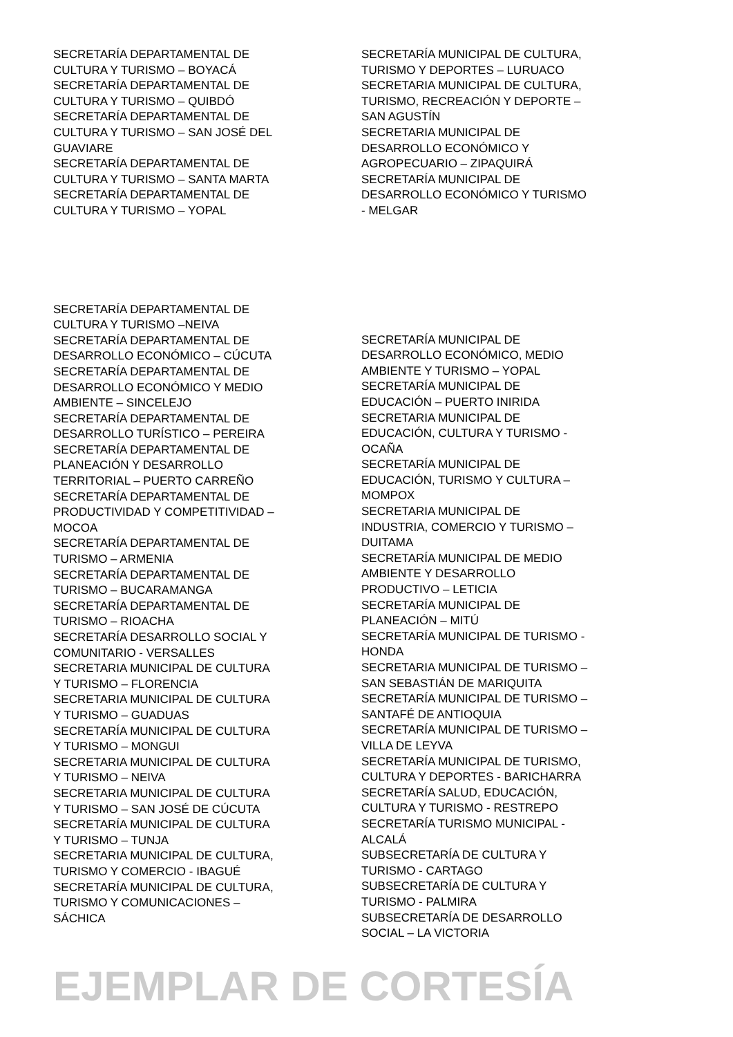SECRETARÍA DEPARTAMENTAL DE
CULTURA Y TURISMO – BOYACÁ
SECRETARÍA DEPARTAMENTAL DE
CULTURA Y TURISMO – QUIBDÓ
SECRETARÍA DEPARTAMENTAL DE
CULTURA Y TURISMO – SAN JOSÉ DEL
GUAVIARE
SECRETARÍA DEPARTAMENTAL DE
CULTURA Y TURISMO – SANTA MARTA
SECRETARÍA DEPARTAMENTAL DE
CULTURA Y TURISMO – YOPAL
SECRETARÍA MUNICIPAL DE CULTURA,
TURISMO Y DEPORTES – LURUACO
SECRETARIA MUNICIPAL DE CULTURA,
TURISMO, RECREACIÓN Y DEPORTE –
SAN AGUSTÍN
SECRETARIA MUNICIPAL DE
DESARROLLO ECONÓMICO Y
AGROPECUARIO – ZIPAQUIRÁ
SECRETARÍA MUNICIPAL DE
DESARROLLO ECONÓMICO Y TURISMO
- MELGAR
SECRETARÍA DEPARTAMENTAL DE
CULTURA Y TURISMO –NEIVA
SECRETARÍA DEPARTAMENTAL DE
DESARROLLO ECONÓMICO – CÚCUTA
SECRETARÍA DEPARTAMENTAL DE
DESARROLLO ECONÓMICO Y MEDIO
AMBIENTE – SINCELEJO
SECRETARÍA DEPARTAMENTAL DE
DESARROLLO TURÍSTICO – PEREIRA
SECRETARÍA DEPARTAMENTAL DE
PLANEACIÓN Y DESARROLLO
TERRITORIAL – PUERTO CARREÑO
SECRETARÍA DEPARTAMENTAL DE
PRODUCTIVIDAD Y COMPETITIVIDAD –
MOCOA
SECRETARÍA DEPARTAMENTAL DE
TURISMO – ARMENIA
SECRETARÍA DEPARTAMENTAL DE
TURISMO – BUCARAMANGA
SECRETARÍA DEPARTAMENTAL DE
TURISMO – RIOACHA
SECRETARÍA DESARROLLO SOCIAL Y
COMUNITARIO - VERSALLES
SECRETARIA MUNICIPAL DE CULTURA
Y TURISMO – FLORENCIA
SECRETARIA MUNICIPAL DE CULTURA
Y TURISMO – GUADUAS
SECRETARÍA MUNICIPAL DE CULTURA
Y TURISMO – MONGUI
SECRETARIA MUNICIPAL DE CULTURA
Y TURISMO – NEIVA
SECRETARIA MUNICIPAL DE CULTURA
Y TURISMO – SAN JOSÉ DE CÚCUTA
SECRETARÍA MUNICIPAL DE CULTURA
Y TURISMO – TUNJA
SECRETARIA MUNICIPAL DE CULTURA,
TURISMO Y COMERCIO - IBAGUÉ
SECRETARÍA MUNICIPAL DE CULTURA,
TURISMO Y COMUNICACIONES –
SÁCHICA
SECRETARÍA MUNICIPAL DE
DESARROLLO ECONÓMICO, MEDIO
AMBIENTE Y TURISMO – YOPAL
SECRETARÍA MUNICIPAL DE
EDUCACIÓN – PUERTO INIRIDA
SECRETARIA MUNICIPAL DE
EDUCACIÓN, CULTURA Y TURISMO -
OCAÑA
SECRETARÍA MUNICIPAL DE
EDUCACIÓN, TURISMO Y CULTURA –
MOMPOX
SECRETARIA MUNICIPAL DE
INDUSTRIA, COMERCIO Y TURISMO –
DUITAMA
SECRETARÍA MUNICIPAL DE MEDIO
AMBIENTE Y DESARROLLO
PRODUCTIVO – LETICIA
SECRETARÍA MUNICIPAL DE
PLANEACIÓN – MITÚ
SECRETARÍA MUNICIPAL DE TURISMO -
HONDA
SECRETARIA MUNICIPAL DE TURISMO –
SAN SEBASTIÁN DE MARIQUITA
SECRETARÍA MUNICIPAL DE TURISMO –
SANTAFÉ DE ANTIOQUIA
SECRETARÍA MUNICIPAL DE TURISMO –
VILLA DE LEYVA
SECRETARÍA MUNICIPAL DE TURISMO,
CULTURA Y DEPORTES - BARICHARRA
SECRETARÍA SALUD, EDUCACIÓN,
CULTURA Y TURISMO - RESTREPO
SECRETARÍA TURISMO MUNICIPAL -
ALCALÁ
SUBSECRETARÍA DE CULTURA Y
TURISMO - CARTAGO
SUBSECRETARÍA DE CULTURA Y
TURISMO - PALMIRA
SUBSECRETARÍA DE DESARROLLO
SOCIAL – LA VICTORIA
EJEMPLAR DE CORTESÍA